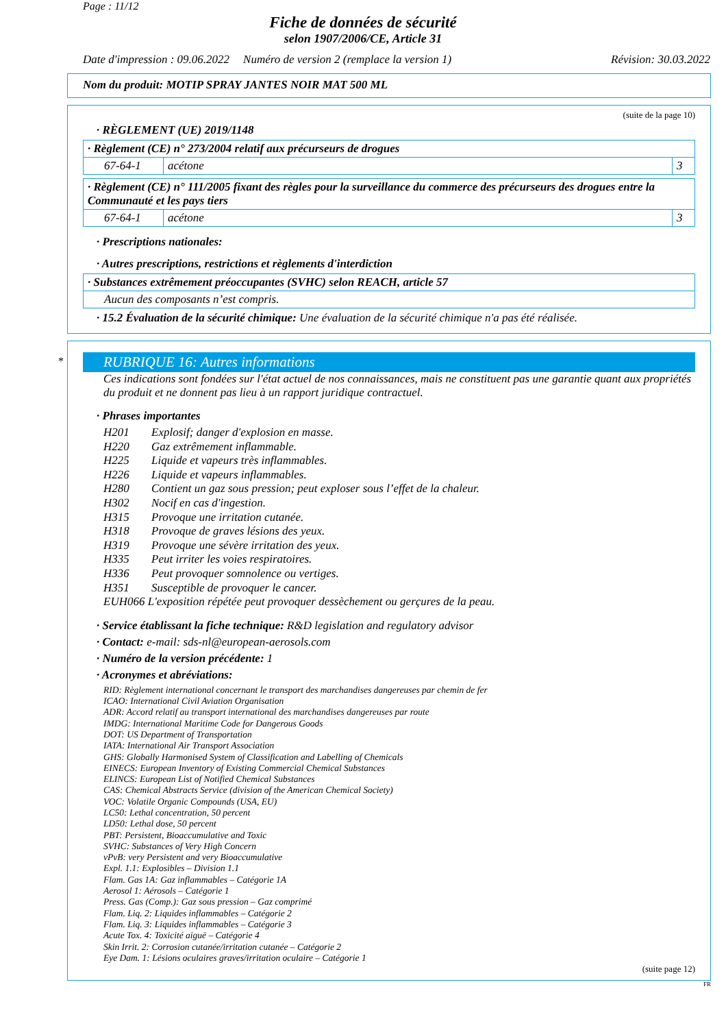Page : 11/12
Fiche de données de sécurité
selon 1907/2006/CE, Article 31
Date d'impression : 09.06.2022 Numéro de version 2 (remplace la version 1) Révision: 30.03.2022
Nom du produit: MOTIP SPRAY JANTES NOIR MAT 500 ML
(suite de la page 10)
· RÈGLEMENT (UE) 2019/1148
| · Règlement (CE) n° 273/2004 relatif aux précurseurs de drogues | | |
| 67-64-1 | acétone | 3 |
| · Règlement (CE) n° 111/2005 fixant des règles pour la surveillance du commerce des précurseurs des drogues entre la Communauté et les pays tiers | | |
| 67-64-1 | acétone | 3 |
· Prescriptions nationales:
· Autres prescriptions, restrictions et règlements d'interdiction
| · Substances extrêmement préoccupantes (SVHC) selon REACH, article 57 |
| Aucun des composants n’est compris. |
· 15.2 Évaluation de la sécurité chimique: Une évaluation de la sécurité chimique n'a pas été réalisée.
*
RUBRIQUE 16: Autres informations
Ces indications sont fondées sur l'état actuel de nos connaissances, mais ne constituent pas une garantie quant aux propriétés du produit et ne donnent pas lieu à un rapport juridique contractuel.
· Phrases importantes
H201 Explosif; danger d'explosion en masse.
H220 Gaz extrêmement inflammable.
H225 Liquide et vapeurs très inflammables.
H226 Liquide et vapeurs inflammables.
H280 Contient un gaz sous pression; peut exploser sous l’effet de la chaleur.
H302 Nocif en cas d'ingestion.
H315 Provoque une irritation cutanée.
H318 Provoque de graves lésions des yeux.
H319 Provoque une sévère irritation des yeux.
H335 Peut irriter les voies respiratoires.
H336 Peut provoquer somnolence ou vertiges.
H351 Susceptible de provoquer le cancer.
EUH066 L'exposition répétée peut provoquer dessèchement ou gerçures de la peau.
· Service établissant la fiche technique: R&D legislation and regulatory advisor
· Contact: e-mail: sds-nl@european-aerosols.com
· Numéro de la version précédente: 1
· Acronymes et abréviations:
RID: Règlement international concernant le transport des marchandises dangereuses par chemin de fer
ICAO: International Civil Aviation Organisation
ADR: Accord relatif au transport international des marchandises dangereuses par route
IMDG: International Maritime Code for Dangerous Goods
DOT: US Department of Transportation
IATA: International Air Transport Association
GHS: Globally Harmonised System of Classification and Labelling of Chemicals
EINECS: European Inventory of Existing Commercial Chemical Substances
ELINCS: European List of Notified Chemical Substances
CAS: Chemical Abstracts Service (division of the American Chemical Society)
VOC: Volatile Organic Compounds (USA, EU)
LC50: Lethal concentration, 50 percent
LD50: Lethal dose, 50 percent
PBT: Persistent, Bioaccumulative and Toxic
SVHC: Substances of Very High Concern
vPvB: very Persistent and very Bioaccumulative
Expl. 1.1: Explosibles – Division 1.1
Flam. Gas 1A: Gaz inflammables – Catégorie 1A
Aerosol 1: Aérosols – Catégorie 1
Press. Gas (Comp.): Gaz sous pression – Gaz comprimé
Flam. Liq. 2: Liquides inflammables – Catégorie 2
Flam. Liq. 3: Liquides inflammables – Catégorie 3
Acute Tox. 4: Toxicité aiguë – Catégorie 4
Skin Irrit. 2: Corrosion cutanée/irritation cutanée – Catégorie 2
Eye Dam. 1: Lésions oculaires graves/irritation oculaire – Catégorie 1
(suite page 12)
FR